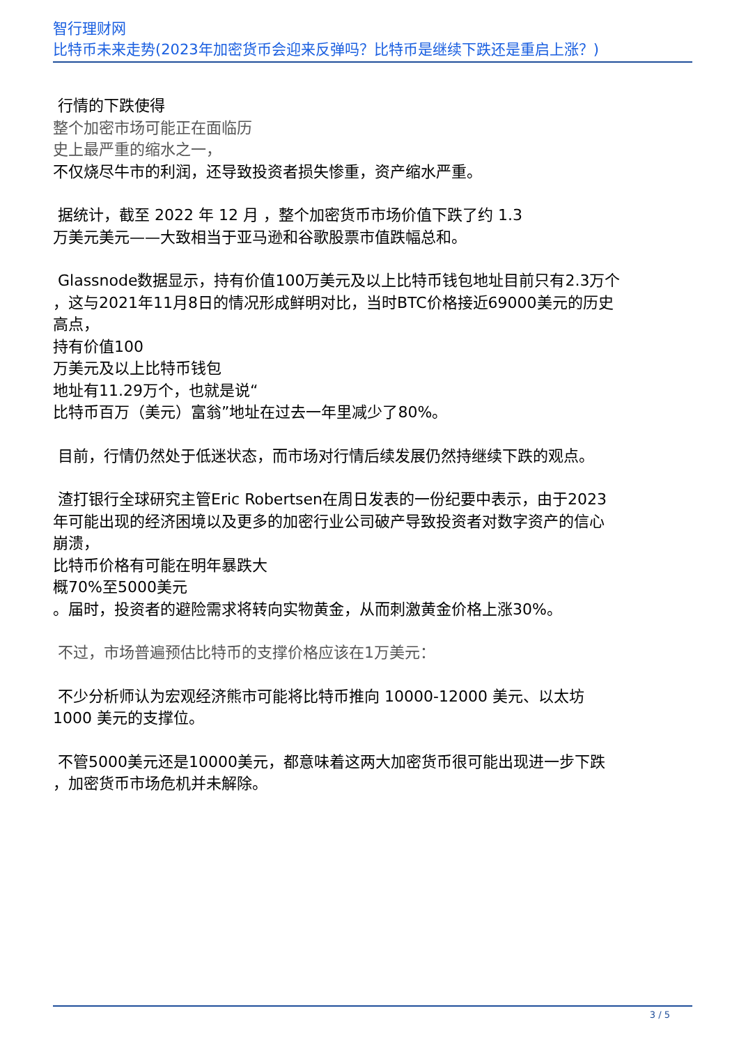智行理财网
比特币未来走势(2023年加密货币会迎来反弹吗？比特币是继续下跌还是重启上涨？)
行情的下跌使得
整个加密市场可能正在面临历
史上最严重的缩水之一，
不仅烧尽牛市的利润，还导致投资者损失惨重，资产缩水严重。
据统计，截至 2022 年 12 月 ，整个加密货币市场价值下跌了约 1.3
万美元美元——大致相当于亚马逊和谷歌股票市值跌幅总和。
Glassnode数据显示，持有价值100万美元及以上比特币钱包地址目前只有2.3万个
，这与2021年11月8日的情况形成鲜明对比，当时BTC价格接近69000美元的历史
高点，
持有价值100
万美元及以上比特币钱包
地址有11.29万个，也就是说“
比特币百万（美元）富翁”地址在过去一年里减少了80%。
目前，行情仍然处于低迷状态，而市场对行情后续发展仍然持继续下跌的观点。
渣打银行全球研究主管Eric Robertsen在周日发表的一份纪要中表示，由于2023
年可能出现的经济困境以及更多的加密行业公司破产导致投资者对数字资产的信心
崩溃，
比特币价格有可能在明年暴跌大
概70%至5000美元
。届时，投资者的避险需求将转向实物黄金，从而刺激黄金价格上涨30%。
不过，市场普遍预估比特币的支撑价格应该在1万美元：
不少分析师认为宏观经济熊市可能将比特币推向 10000-12000 美元、以太坊
1000 美元的支撑位。
不管5000美元还是10000美元，都意味着这两大加密货币很可能出现进一步下跌
，加密货币市场危机并未解除。
3 / 5